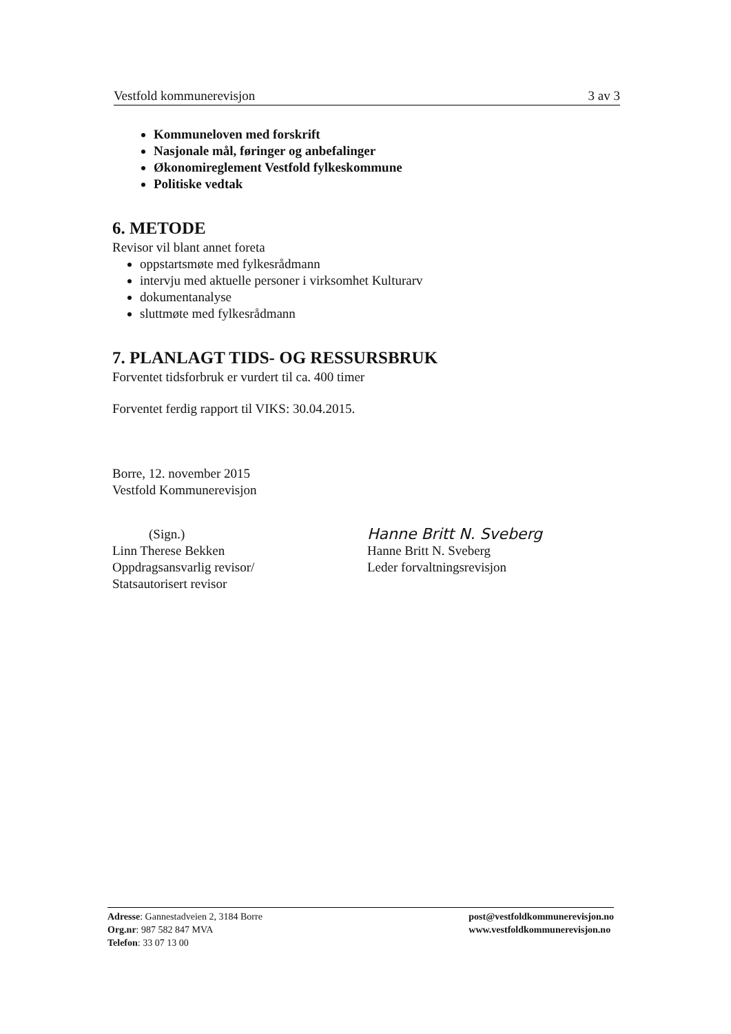Vestfold kommunerevisjon 3 av 3
Kommuneloven med forskrift
Nasjonale mål, føringer og anbefalinger
Økonomireglement Vestfold fylkeskommune
Politiske vedtak
6. METODE
Revisor vil blant annet foreta
oppstartsmøte med fylkesrådmann
intervju med aktuelle personer i virksomhet Kulturarv
dokumentanalyse
sluttmøte med fylkesrådmann
7. PLANLAGT TIDS- OG RESSURSBRUK
Forventet tidsforbruk er vurdert til ca. 400 timer
Forventet ferdig rapport til VIKS: 30.04.2015.
Borre, 12. november 2015
Vestfold Kommunerevisjon
(Sign.)
Linn Therese Bekken
Oppdragsansvarlig revisor/
Statsautorisert revisor
Hanne Britt N. Sveberg
Hanne Britt N. Sveberg
Leder forvaltningsrevisjon
Adresse: Gannestadveien 2, 3184 Borre
Org.nr: 987 582 847 MVA
Telefon: 33 07 13 00
post@vestfoldkommunerevisjon.no
www.vestfoldkommunerevisjon.no